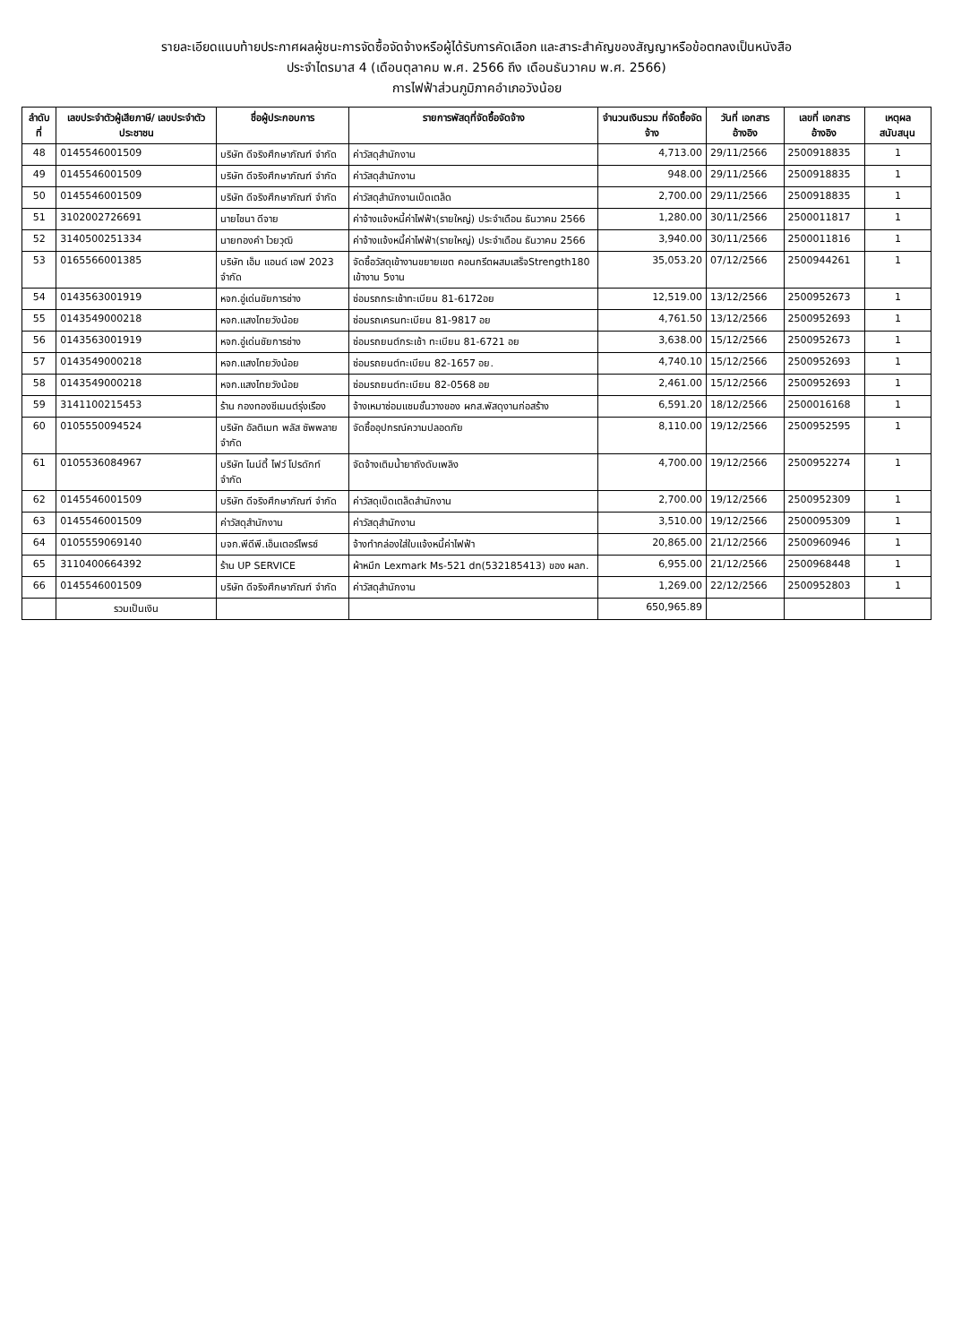รายละเอียดแนบท้ายประกาศผลผู้ชนะการจัดซื้อจัดจ้างหรือผู้ได้รับการคัดเลือก และสาระสำคัญของสัญญาหรือข้อตกลงเป็นหนังสือ
ประจำไตรมาส 4 (เดือนตุลาคม พ.ศ. 2566 ถึง เดือนธันวาคม พ.ศ. 2566)
การไฟฟ้าส่วนภูมิภาคอำเภอวังน้อย
| ลำดับที่ | เลขประจำตัวผู้เสียภาษี/ เลขประจำตัวประชาชน | ชื่อผู้ประกอบการ | รายการพัสดุที่จัดซื้อจัดจ้าง | จำนวนเงินรวม ที่จัดซื้อจัดจ้าง | วันที่ เอกสารอ้างอิง | เลขที่ เอกสารอ้างอิง | เหตุผล สนับสนุน |
| --- | --- | --- | --- | --- | --- | --- | --- |
| 48 | 0145546001509 | บริษัท ดีจริงศึกษาภัณฑ์ จำกัด | ค่าวัสดุสำนักงาน | 4,713.00 | 29/11/2566 | 2500918835 | 1 |
| 49 | 0145546001509 | บริษัท ดีจริงศึกษาภัณฑ์ จำกัด | ค่าวัสดุสำนักงาน | 948.00 | 29/11/2566 | 2500918835 | 1 |
| 50 | 0145546001509 | บริษัท ดีจริงศึกษาภัณฑ์ จำกัด | ค่าวัสดุสำนักงานเบ็ดเตล็ด | 2,700.00 | 29/11/2566 | 2500918835 | 1 |
| 51 | 3102002726691 | นายไชนา ดีจาย | ค่าจ้างแจ้งหนี้ค่าไฟฟ้า(รายใหญ่) ประจำเดือน ธันวาคม 2566 | 1,280.00 | 30/11/2566 | 2500011817 | 1 |
| 52 | 3140500251334 | นายทองคำ ไวยวุฒิ | ค่าจ้างแจ้งหนี้ค่าไฟฟ้า(รายใหญ่) ประจำเดือน ธันวาคม 2566 | 3,940.00 | 30/11/2566 | 2500011816 | 1 |
| 53 | 0165566001385 | บริษัท เอ็ม แอนด์ เอฟ 2023 จำกัด | จัดซื้อวัสดุเข้างานขยายเขต คอนกรีตผสมเสร็จStrength180 เข้างาน 5งาน | 35,053.20 | 07/12/2566 | 2500944261 | 1 |
| 54 | 0143563001919 | หจก.อู่เด่นชัยการช่าง | ซ่อมรถกระเช้าทะเบียน 81-6172อย | 12,519.00 | 13/12/2566 | 2500952673 | 1 |
| 55 | 0143549000218 | หจก.แสงไทยวังน้อย | ซ่อมรถเครนทะเบียน 81-9817 อย | 4,761.50 | 13/12/2566 | 2500952693 | 1 |
| 56 | 0143563001919 | หจก.อู่เด่นชัยการช่าง | ซ่อมรถยนต์กระเช้า ทะเบียน 81-6721 อย | 3,638.00 | 15/12/2566 | 2500952673 | 1 |
| 57 | 0143549000218 | หจก.แสงไทยวังน้อย | ซ่อมรถยนต์ทะเบียน 82-1657 อย. | 4,740.10 | 15/12/2566 | 2500952693 | 1 |
| 58 | 0143549000218 | หจก.แสงไทยวังน้อย | ซ่อมรถยนต์ทะเบียน 82-0568 อย | 2,461.00 | 15/12/2566 | 2500952693 | 1 |
| 59 | 3141100215453 | ร้าน กองทองซีเมนต์รุ่งเรือง | จ้างเหมาซ่อมแซมชั้นวางของ ผกส.พัสดุงานก่อสร้าง | 6,591.20 | 18/12/2566 | 2500016168 | 1 |
| 60 | 0105550094524 | บริษัท อัลติเมท พลัส ซัพพลาย จำกัด | จัดซื้ออุปกรณ์ความปลอดภัย | 8,110.00 | 19/12/2566 | 2500952595 | 1 |
| 61 | 0105536084967 | บริษัท ไนน์ตี้ ไฟว์ โปรดักท์ จำกัด | จัดจ้างเติมน้ำยาถังดับเพลิง | 4,700.00 | 19/12/2566 | 2500952274 | 1 |
| 62 | 0145546001509 | บริษัท ดีจริงศึกษาภัณฑ์ จำกัด | ค่าวัสดุเบ็ดเตล็ดสำนักงาน | 2,700.00 | 19/12/2566 | 2500952309 | 1 |
| 63 | 0145546001509 | ค่าวัสดุสำนักงาน | ค่าวัสดุสำนักงาน | 3,510.00 | 19/12/2566 | 2500095309 | 1 |
| 64 | 0105559069140 | บจก.พีดีพี.เอ็นเตอร์ไพรซ์ | จ้างทำกล่องใส่ใบแจ้งหนี้ค่าไฟฟ้า | 20,865.00 | 21/12/2566 | 2500960946 | 1 |
| 65 | 3110400664392 | ร้าน UP SERVICE | ผ้าหมึก Lexmark Ms-521 dn(532185413) ของ ผลก. | 6,955.00 | 21/12/2566 | 2500968448 | 1 |
| 66 | 0145546001509 | บริษัท ดีจริงศึกษาภัณฑ์ จำกัด | ค่าวัสดุสำนักงาน | 1,269.00 | 22/12/2566 | 2500952803 | 1 |
| | รวมเป็นเงิน | | | 650,965.89 | | | |